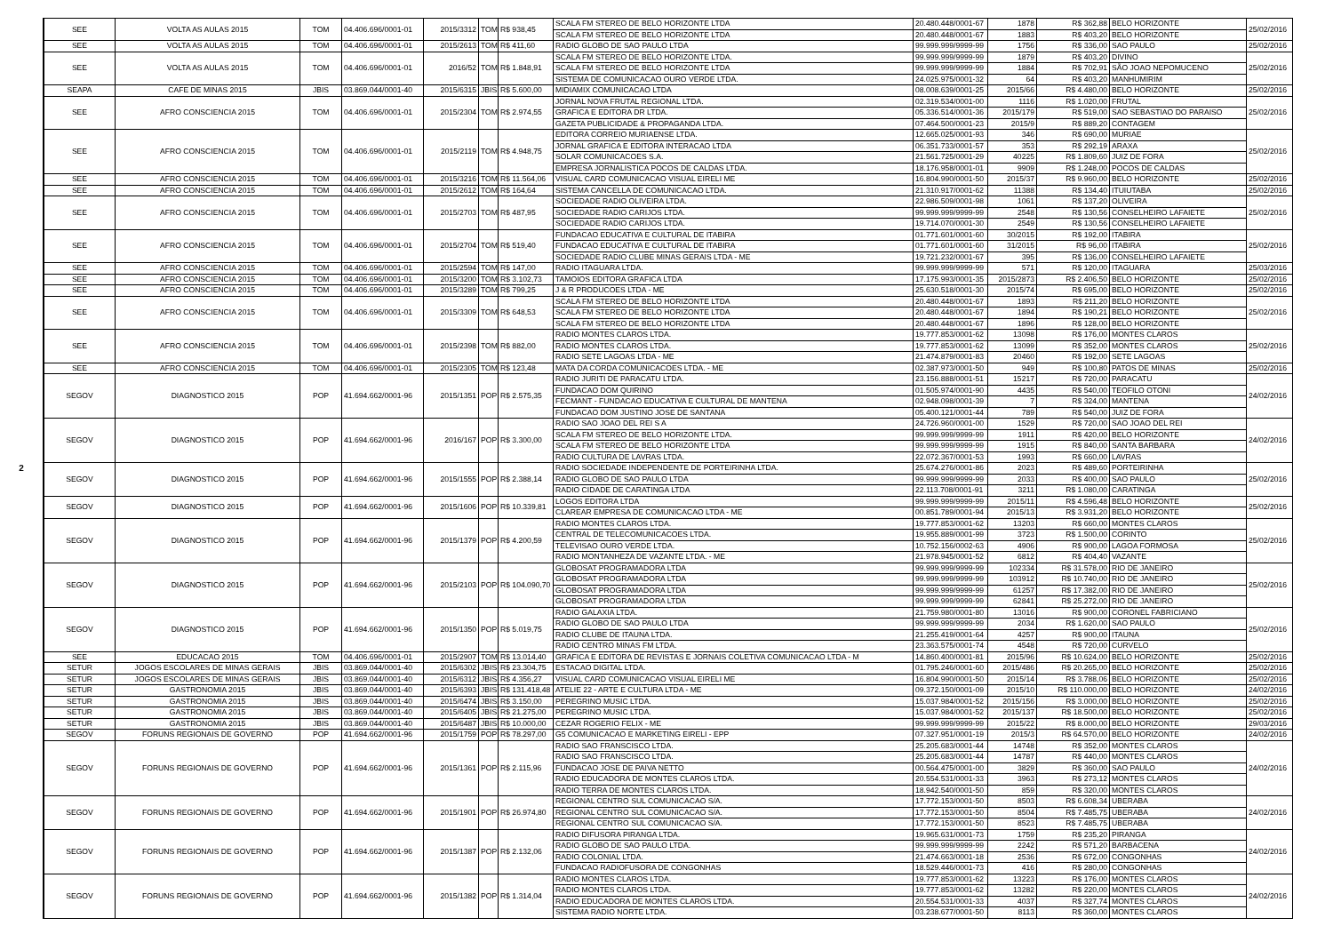2
| SEE | VOLTA AS AULAS 2015 | TOM | 04.406.696/0001-01 | 2015/3312 | TOM | R$ 938,45 | SCALA FM STEREO DE BELO HORIZONTE LTDA | 20.480.448/0001-67 | 1878 | R$ 362,88 | BELO HORIZONTE | 25/02/2016 |
| | | | | | | | SCALA FM STEREO DE BELO HORIZONTE LTDA | 20.480.448/0001-67 | 1883 | R$ 403,20 | BELO HORIZONTE | |
| SEE | VOLTA AS AULAS 2015 | TOM | 04.406.696/0001-01 | 2015/2613 | TOM | R$ 411,60 | RADIO GLOBO DE SAO PAULO LTDA | 99.999.999/9999-99 | 1756 | R$ 336,00 | SAO PAULO | 25/02/2016 |
| SEE | VOLTA AS AULAS 2015 | TOM | 04.406.696/0001-01 | 2016/52 | TOM | R$ 1.848,91 | SCALA FM STEREO DE BELO HORIZONTE LTDA. | 99.999.999/9999-99 | 1879 | R$ 403,20 | DIVINO | 25/02/2016 |
| | | | | | | | SCALA FM STEREO DE BELO HORIZONTE LTDA | 99.999.999/9999-99 | 1884 | R$ 702,91 | SÃO JOAO NEPOMUCENO | |
| | | | | | | | SISTEMA DE COMUNICACAO OURO VERDE LTDA. | 24.025.975/0001-32 | 64 | R$ 403,20 | MANHUMIRIM | |
| SEAPA | CAFE DE MINAS 2015 | JBIS | 03.869.044/0001-40 | 2015/6315 | JBIS | R$ 5.600,00 | MIDIAMIX COMUNICACAO LTDA | 08.008.639/0001-25 | 2015/66 | R$ 4.480,00 | BELO HORIZONTE | 25/02/2016 |
| SEE | AFRO CONSCIENCIA 2015 | TOM | 04.406.696/0001-01 | 2015/2304 | TOM | R$ 2.974,55 | JORNAL NOVA FRUTAL REGIONAL LTDA. | 02.319.534/0001-00 | 1116 | R$ 1.020,00 | FRUTAL | 25/02/2016 |
| | | | | | | | GRAFICA E EDITORA DR LTDA. | 05.336.514/0001-36 | 2015/179 | R$ 519,00 | SAO SEBASTIAO DO PARAISO | |
| | | | | | | | GAZETA PUBLICIDADE & PROPAGANDA LTDA. | 07.464.500/0001-23 | 2015/9 | R$ 889,20 | CONTAGEM | |
| SEE | AFRO CONSCIENCIA 2015 | TOM | 04.406.696/0001-01 | 2015/2119 | TOM | R$ 4.948,75 | EDITORA CORREIO MURIAENSE LTDA. | 12.665.025/0001-93 | 346 | R$ 690,00 | MURIAE | 25/02/2016 |
| | | | | | | | JORNAL GRAFICA E EDITORA INTERACAO LTDA | 06.351.733/0001-57 | 353 | R$ 292,19 | ARAXA | |
| | | | | | | | SOLAR COMUNICACOES S.A. | 21.561.725/0001-29 | 40225 | R$ 1.809,60 | JUIZ DE FORA | |
| | | | | | | | EMPRESA JORNALISTICA POCOS DE CALDAS LTDA. | 18.176.958/0001-01 | 9909 | R$ 1.248,00 | POCOS DE CALDAS | |
| SEE | AFRO CONSCIENCIA 2015 | TOM | 04.406.696/0001-01 | 2015/3216 | TOM | R$ 11.564,06 | VISUAL CARD COMUNICACAO VISUAL EIRELI ME | 16.804.990/0001-50 | 2015/37 | R$ 9.960,00 | BELO HORIZONTE | 25/02/2016 |
| SEE | AFRO CONSCIENCIA 2015 | TOM | 04.406.696/0001-01 | 2015/2612 | TOM | R$ 164,64 | SISTEMA CANCELLA DE COMUNICACAO LTDA. | 21.310.917/0001-62 | 11388 | R$ 134,40 | ITUIUTABA | 25/02/2016 |
| SEE | AFRO CONSCIENCIA 2015 | TOM | 04.406.696/0001-01 | 2015/2703 | TOM | R$ 487,95 | SOCIEDADE RADIO OLIVEIRA LTDA. | 22.986.509/0001-98 | 1061 | R$ 137,20 | OLIVEIRA | 25/02/2016 |
| | | | | | | | SOCIEDADE RADIO CARIJOS LTDA. | 99.999.999/9999-99 | 2548 | R$ 130,56 | CONSELHEIRO LAFAIETE | |
| | | | | | | | SOCIEDADE RADIO CARIJOS LTDA. | 19.714.070/0001-30 | 2549 | R$ 130,56 | CONSELHEIRO LAFAIETE | |
| SEE | AFRO CONSCIENCIA 2015 | TOM | 04.406.696/0001-01 | 2015/2704 | TOM | R$ 519,40 | FUNDACAO EDUCATIVA E CULTURAL DE ITABIRA | 01.771.601/0001-60 | 30/2015 | R$ 192,00 | ITABIRA | 25/02/2016 |
| | | | | | | | FUNDACAO EDUCATIVA E CULTURAL DE ITABIRA | 01.771.601/0001-60 | 31/2015 | R$ 96,00 | ITABIRA | |
| | | | | | | | SOCIEDADE RADIO CLUBE MINAS GERAIS LTDA - ME | 19.721.232/0001-67 | 395 | R$ 136,00 | CONSELHEIRO LAFAIETE | |
| SEE | AFRO CONSCIENCIA 2015 | TOM | 04.406.696/0001-01 | 2015/2594 | TOM | R$ 147,00 | RADIO ITAGUARA LTDA. | 99.999.999/9999-99 | 571 | R$ 120,00 | ITAGUARA | 25/03/2016 |
| SEE | AFRO CONSCIENCIA 2015 | TOM | 04.406.696/0001-01 | 2015/3200 | TOM | R$ 3.102,73 | TAMOIOS EDITORA GRAFICA LTDA | 17.175.993/0001-35 | 2015/2873 | R$ 2.406,50 | BELO HORIZONTE | 25/02/2016 |
| SEE | AFRO CONSCIENCIA 2015 | TOM | 04.406.696/0001-01 | 2015/3289 | TOM | R$ 799,25 | J & R PRODUCOES LTDA - ME | 25.630.518/0001-30 | 2015/74 | R$ 695,00 | BELO HORIZONTE | 25/02/2016 |
| SEE | AFRO CONSCIENCIA 2015 | TOM | 04.406.696/0001-01 | 2015/3309 | TOM | R$ 648,53 | SCALA FM STEREO DE BELO HORIZONTE LTDA | 20.480.448/0001-67 | 1893 | R$ 211,20 | BELO HORIZONTE | 25/02/2016 |
| | | | | | | | SCALA FM STEREO DE BELO HORIZONTE LTDA | 20.480.448/0001-67 | 1894 | R$ 190,21 | BELO HORIZONTE | |
| | | | | | | | SCALA FM STEREO DE BELO HORIZONTE LTDA | 20.480.448/0001-67 | 1896 | R$ 128,00 | BELO HORIZONTE | |
| SEE | AFRO CONSCIENCIA 2015 | TOM | 04.406.696/0001-01 | 2015/2398 | TOM | R$ 882,00 | RADIO MONTES CLAROS LTDA. | 19.777.853/0001-62 | 13098 | R$ 176,00 | MONTES CLAROS | 25/02/2016 |
| | | | | | | | RADIO MONTES CLAROS LTDA. | 19.777.853/0001-62 | 13099 | R$ 352,00 | MONTES CLAROS | |
| | | | | | | | RADIO SETE LAGOAS LTDA - ME | 21.474.879/0001-83 | 20460 | R$ 192,00 | SETE LAGOAS | |
| SEE | AFRO CONSCIENCIA 2015 | TOM | 04.406.696/0001-01 | 2015/2305 | TOM | R$ 123,48 | MATA DA CORDA COMUNICACOES LTDA. - ME | 02.387.973/0001-50 | 949 | R$ 100,80 | PATOS DE MINAS | 25/02/2016 |
| SEGOV | DIAGNOSTICO 2015 | POP | 41.694.662/0001-96 | 2015/1351 | POP | R$ 2.575,35 | RADIO JURITI DE PARACATU LTDA. | 23.156.888/0001-51 | 15217 | R$ 720,00 | PARACATU | 24/02/2016 |
| | | | | | | | FUNDACAO DOM QUIRINO | 01.505.974/0001-90 | 4435 | R$ 540,00 | TEOFILO OTONI | |
| | | | | | | | FECMANT - FUNDACAO EDUCATIVA E CULTURAL DE MANTENA | 02.948.098/0001-39 | 7 | R$ 324,00 | MANTENA | |
| | | | | | | | FUNDACAO DOM JUSTINO JOSE DE SANTANA | 05.400.121/0001-44 | 789 | R$ 540,00 | JUIZ DE FORA | |
| SEGOV | DIAGNOSTICO 2015 | POP | 41.694.662/0001-96 | 2016/167 | POP | R$ 3.300,00 | RADIO SAO JOAO DEL REI S A | 24.726.960/0001-00 | 1529 | R$ 720,00 | SAO JOAO DEL REI | 24/02/2016 |
| | | | | | | | SCALA FM STEREO DE BELO HORIZONTE LTDA. | 99.999.999/9999-99 | 1911 | R$ 420,00 | BELO HORIZONTE | |
| | | | | | | | SCALA FM STEREO DE BELO HORIZONTE LTDA | 99.999.999/9999-99 | 1915 | R$ 840,00 | SANTA BARBARA | |
| | | | | | | | RADIO CULTURA DE LAVRAS LTDA. | 22.072.367/0001-53 | 1993 | R$ 660,00 | LAVRAS | |
| SEGOV | DIAGNOSTICO 2015 | POP | 41.694.662/0001-96 | 2015/1555 | POP | R$ 2.388,14 | RADIO SOCIEDADE INDEPENDENTE DE PORTEIRINHA LTDA. | 25.674.276/0001-86 | 2023 | R$ 489,60 | PORTEIRINHA | 25/02/2016 |
| | | | | | | | RADIO GLOBO DE SAO PAULO LTDA | 99.999.999/9999-99 | 2033 | R$ 400,00 | SAO PAULO | |
| | | | | | | | RADIO CIDADE DE CARATINGA LTDA | 22.113.708/0001-91 | 3211 | R$ 1.080,00 | CARATINGA | |
| SEGOV | DIAGNOSTICO 2015 | POP | 41.694.662/0001-96 | 2015/1606 | POP | R$ 10.339,81 | LOGOS EDITORA LTDA | 99.999.999/9999-99 | 2015/11 | R$ 4.596,48 | BELO HORIZONTE | 25/02/2016 |
| | | | | | | | CLAREAR EMPRESA DE COMUNICACAO LTDA - ME | 00.851.789/0001-94 | 2015/13 | R$ 3.931,20 | BELO HORIZONTE | |
| SEGOV | DIAGNOSTICO 2015 | POP | 41.694.662/0001-96 | 2015/1379 | POP | R$ 4.200,59 | RADIO MONTES CLAROS LTDA. | 19.777.853/0001-62 | 13203 | R$ 660,00 | MONTES CLAROS | 25/02/2016 |
| | | | | | | | CENTRAL DE TELECOMUNICACOES LTDA. | 19.955.889/0001-99 | 3723 | R$ 1.500,00 | CORINTO | |
| | | | | | | | TELEVISAO OURO VERDE LTDA. | 10.752.156/0002-63 | 4906 | R$ 900,00 | LAGOA FORMOSA | |
| | | | | | | | RADIO MONTANHEZA DE VAZANTE LTDA. - ME | 21.978.945/0001-52 | 6812 | R$ 404,40 | VAZANTE | |
| SEGOV | DIAGNOSTICO 2015 | POP | 41.694.662/0001-96 | 2015/2103 | POP | R$ 104.090,70 | GLOBOSAT PROGRAMADORA LTDA | 99.999.999/9999-99 | 102334 | R$ 31.578,00 | RIO DE JANEIRO | 25/02/2016 |
| | | | | | | | GLOBOSAT PROGRAMADORA LTDA | 99.999.999/9999-99 | 103912 | R$ 10.740,00 | RIO DE JANEIRO | |
| | | | | | | | GLOBOSAT PROGRAMADORA LTDA | 99.999.999/9999-99 | 61257 | R$ 17.382,00 | RIO DE JANEIRO | |
| | | | | | | | GLOBOSAT PROGRAMADORA LTDA | 99.999.999/9999-99 | 62841 | R$ 25.272,00 | RIO DE JANEIRO | |
| SEGOV | DIAGNOSTICO 2015 | POP | 41.694.662/0001-96 | 2015/1350 | POP | R$ 5.019,75 | RADIO GALAXIA LTDA. | 21.759.980/0001-80 | 13016 | R$ 900,00 | CORONEL FABRICIANO | 25/02/2016 |
| | | | | | | | RADIO GLOBO DE SAO PAULO LTDA | 99.999.999/9999-99 | 2034 | R$ 1.620,00 | SAO PAULO | |
| | | | | | | | RADIO CLUBE DE ITAUNA LTDA. | 21.255.419/0001-64 | 4257 | R$ 900,00 | ITAUNA | |
| | | | | | | | RADIO CENTRO MINAS FM LTDA. | 23.363.575/0001-74 | 4548 | R$ 720,00 | CURVELO | |
| SEE | EDUCACAO 2015 | TOM | 04.406.696/0001-01 | 2015/2907 | TOM | R$ 13.014,40 | GRAFICA E EDITORA DE REVISTAS E JORNAIS COLETIVA COMUNICACAO LTDA - M | 14.860.400/0001-81 | 2015/96 | R$ 10.624,00 | BELO HORIZONTE | 25/02/2016 |
| SETUR | JOGOS ESCOLARES DE MINAS GERAIS | JBIS | 03.869.044/0001-40 | 2015/6302 | JBIS | R$ 23.304,75 | ESTACAO DIGITAL LTDA. | 01.795.246/0001-60 | 2015/486 | R$ 20.265,00 | BELO HORIZONTE | 25/02/2016 |
| SETUR | JOGOS ESCOLARES DE MINAS GERAIS | JBIS | 03.869.044/0001-40 | 2015/6312 | JBIS | R$ 4.356,27 | VISUAL CARD COMUNICACAO VISUAL EIRELI ME | 16.804.990/0001-50 | 2015/14 | R$ 3.788,06 | BELO HORIZONTE | 25/02/2016 |
| SETUR | GASTRONOMIA 2015 | JBIS | 03.869.044/0001-40 | 2015/6393 | JBIS | R$ 131.418,48 | ATELIE 22 - ARTE E CULTURA LTDA - ME | 09.372.150/0001-09 | 2015/10 | R$ 110.000,00 | BELO HORIZONTE | 24/02/2016 |
| SETUR | GASTRONOMIA 2015 | JBIS | 03.869.044/0001-40 | 2015/6474 | JBIS | R$ 3.150,00 | PEREGRINO MUSIC LTDA. | 15.037.984/0001-52 | 2015/156 | R$ 3.000,00 | BELO HORIZONTE | 25/02/2016 |
| SETUR | GASTRONOMIA 2015 | JBIS | 03.869.044/0001-40 | 2015/6405 | JBIS | R$ 21.275,00 | PEREGRINO MUSIC LTDA. | 15.037.984/0001-52 | 2015/137 | R$ 18.500,00 | BELO HORIZONTE | 25/02/2016 |
| SETUR | GASTRONOMIA 2015 | JBIS | 03.869.044/0001-40 | 2015/6487 | JBIS | R$ 10.000,00 | CEZAR ROGERIO FELIX - ME | 99.999.999/9999-99 | 2015/22 | R$ 8.000,00 | BELO HORIZONTE | 29/03/2016 |
| SEGOV | FORUNS REGIONAIS DE GOVERNO | POP | 41.694.662/0001-96 | 2015/1759 | POP | R$ 78.297,00 | G5 COMUNICACAO E MARKETING EIRELI - EPP | 07.327.951/0001-19 | 2015/3 | R$ 64.570,00 | BELO HORIZONTE | 24/02/2016 |
| SEGOV | FORUNS REGIONAIS DE GOVERNO | POP | 41.694.662/0001-96 | 2015/1361 | POP | R$ 2.115,96 | RADIO SAO FRANSCISCO LTDA. | 25.205.683/0001-44 | 14748 | R$ 352,00 | MONTES CLAROS | 24/02/2016 |
| | | | | | | | RADIO SAO FRANSCISCO LTDA. | 25.205.683/0001-44 | 14787 | R$ 440,00 | MONTES CLAROS | |
| | | | | | | | FUNDACAO JOSE DE PAIVA NETTO | 00.564.475/0001-00 | 3829 | R$ 360,00 | SAO PAULO | |
| | | | | | | | RADIO EDUCADORA DE MONTES CLAROS LTDA. | 20.554.531/0001-33 | 3963 | R$ 273,12 | MONTES CLAROS | |
| | | | | | | | RADIO TERRA DE MONTES CLAROS LTDA. | 18.942.540/0001-50 | 859 | R$ 320,00 | MONTES CLAROS | |
| SEGOV | FORUNS REGIONAIS DE GOVERNO | POP | 41.694.662/0001-96 | 2015/1901 | POP | R$ 26.974,80 | REGIONAL CENTRO SUL COMUNICACAO S/A. | 17.772.153/0001-50 | 8503 | R$ 6.608,34 | UBERABA | 24/02/2016 |
| | | | | | | | REGIONAL CENTRO SUL COMUNICACAO S/A. | 17.772.153/0001-50 | 8504 | R$ 7.485,75 | UBERABA | |
| | | | | | | | REGIONAL CENTRO SUL COMUNICACAO S/A. | 17.772.153/0001-50 | 8523 | R$ 7.485,75 | UBERABA | |
| SEGOV | FORUNS REGIONAIS DE GOVERNO | POP | 41.694.662/0001-96 | 2015/1387 | POP | R$ 2.132,06 | RADIO DIFUSORA PIRANGA LTDA. | 19.965.631/0001-73 | 1759 | R$ 235,20 | PIRANGA | 24/02/2016 |
| | | | | | | | RADIO GLOBO DE SAO PAULO LTDA. | 99.999.999/9999-99 | 2242 | R$ 571,20 | BARBACENA | |
| | | | | | | | RADIO COLONIAL LTDA. | 21.474.663/0001-18 | 2536 | R$ 672,00 | CONGONHAS | |
| | | | | | | | FUNDACAO RADIOFUSORA DE CONGONHAS | 18.529.446/0001-73 | 416 | R$ 280,00 | CONGONHAS | |
| SEGOV | FORUNS REGIONAIS DE GOVERNO | POP | 41.694.662/0001-96 | 2015/1382 | POP | R$ 1.314,04 | RADIO MONTES CLAROS LTDA. | 19.777.853/0001-62 | 13223 | R$ 176,00 | MONTES CLAROS | 24/02/2016 |
| | | | | | | | RADIO MONTES CLAROS LTDA. | 19.777.853/0001-62 | 13282 | R$ 220,00 | MONTES CLAROS | |
| | | | | | | | RADIO EDUCADORA DE MONTES CLAROS LTDA. | 20.554.531/0001-33 | 4037 | R$ 327,74 | MONTES CLAROS | |
| | | | | | | | SISTEMA RADIO NORTE LTDA. | 03.238.677/0001-50 | 8113 | R$ 360,00 | MONTES CLAROS | |